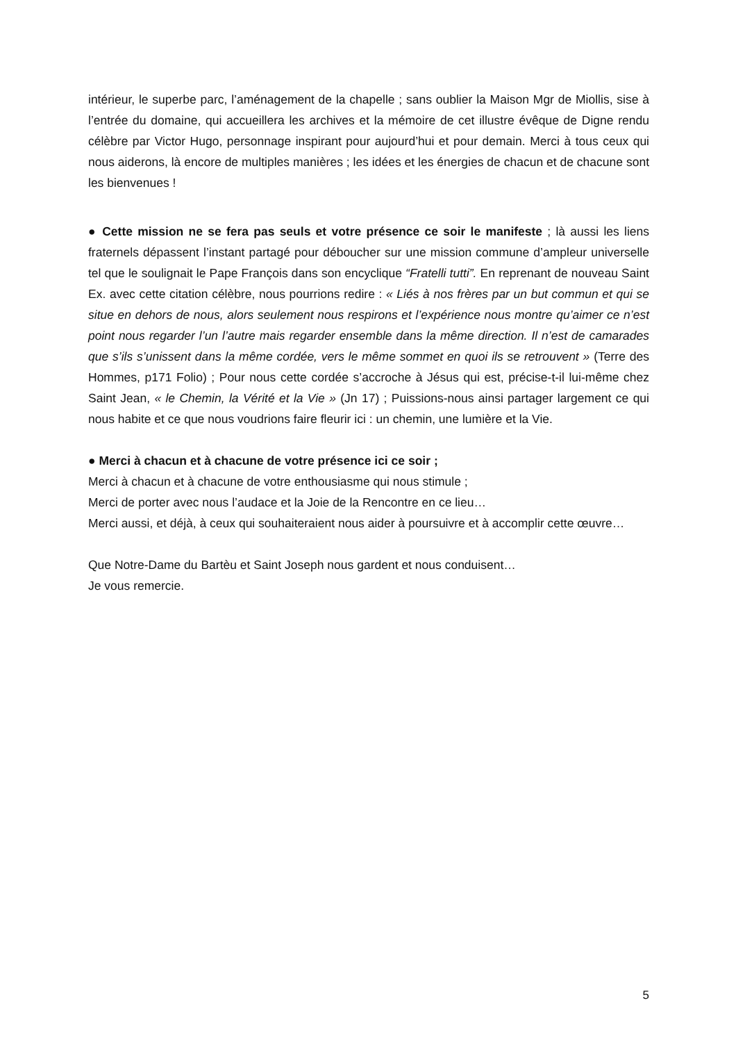intérieur, le superbe parc, l’aménagement de la chapelle ; sans oublier la Maison Mgr de Miollis, sise à l’entrée du domaine, qui accueillera les archives et la mémoire de cet illustre évêque de Digne rendu célèbre par Victor Hugo, personnage inspirant pour aujourd’hui et pour demain. Merci à tous ceux qui nous aiderons, là encore de multiples manières ; les idées et les énergies de chacun et de chacune sont les bienvenues !
● Cette mission ne se fera pas seuls et votre présence ce soir le manifeste ; là aussi les liens fraternels dépassent l’instant partagé pour déboucher sur une mission commune d’ampleur universelle tel que le soulignait le Pape François dans son encyclique “Fratelli tutti”. En reprenant de nouveau Saint Ex. avec cette citation célèbre, nous pourrions redire : « Liés à nos frères par un but commun et qui se situe en dehors de nous, alors seulement nous respirons et l’expérience nous montre qu’aimer ce n’est point nous regarder l’un l’autre mais regarder ensemble dans la même direction. Il n’est de camarades que s’ils s’unissent dans la même cordée, vers le même sommet en quoi ils se retrouvent » (Terre des Hommes, p171 Folio) ; Pour nous cette cordée s’accroche à Jésus qui est, précise-t-il lui-même chez Saint Jean, « le Chemin, la Vérité et la Vie » (Jn 17) ; Puissions-nous ainsi partager largement ce qui nous habite et ce que nous voudrions faire fleurir ici : un chemin, une lumière et la Vie.
● Merci à chacun et à chacune de votre présence ici ce soir ;
Merci à chacun et à chacune de votre enthousiasme qui nous stimule ;
Merci de porter avec nous l’audace et la Joie de la Rencontre en ce lieu…
Merci aussi, et déjà, à ceux qui souhaiteraient nous aider à poursuivre et à accomplir cette œuvre…
Que Notre-Dame du Bartèu et Saint Joseph nous gardent et nous conduisent…
Je vous remercie.
5